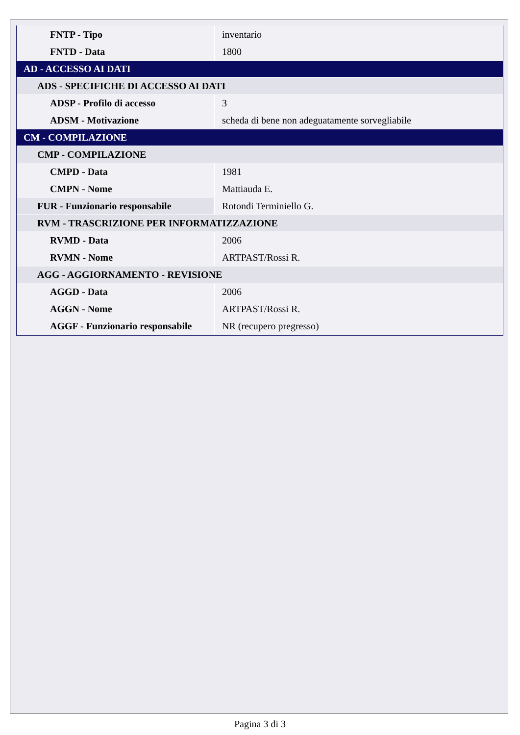| FNTP - Tipo | inventario |
| FNTD - Data | 1800 |
| AD - ACCESSO AI DATI | |
| ADS - SPECIFICHE DI ACCESSO AI DATI | |
| ADSP - Profilo di accesso | 3 |
| ADSM - Motivazione | scheda di bene non adeguatamente sorvegliabile |
| CM - COMPILAZIONE | |
| CMP - COMPILAZIONE | |
| CMPD - Data | 1981 |
| CMPN - Nome | Mattiauda E. |
| FUR - Funzionario responsabile | Rotondi Terminiello G. |
| RVM - TRASCRIZIONE PER INFORMATIZZAZIONE | |
| RVMD - Data | 2006 |
| RVMN - Nome | ARTPAST/Rossi R. |
| AGG - AGGIORNAMENTO - REVISIONE | |
| AGGD - Data | 2006 |
| AGGN - Nome | ARTPAST/Rossi R. |
| AGGF - Funzionario responsabile | NR (recupero pregresso) |
Pagina 3 di 3